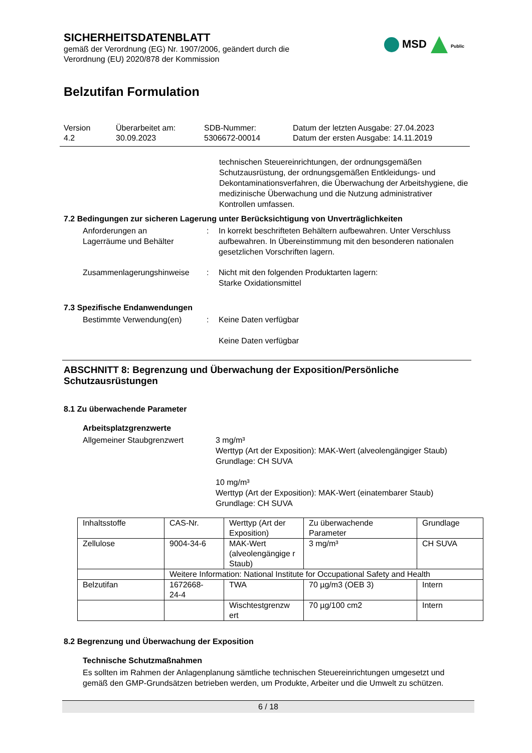MSD Public
SICHERHEITSDATENBLATT
gemäß der Verordnung (EG) Nr. 1907/2006, geändert durch die
Verordnung (EU) 2020/878 der Kommission
Belzutifan Formulation
Version
4.2
Überarbeitet am:
30.09.2023
SDB-Nummer:
5306672-00014
Datum der letzten Ausgabe: 27.04.2023
Datum der ersten Ausgabe: 14.11.2019
technischen Steuereinrichtungen, der ordnungsgemäßen Schutzausrüstung, der ordnungsgemäßen Entkleidungs- und Dekontaminationsverfahren, die Überwachung der Arbeitshygiene, die medizinische Überwachung und die Nutzung administrativer Kontrollen umfassen.
7.2 Bedingungen zur sicheren Lagerung unter Berücksichtigung von Unverträglichkeiten
Anforderungen an
Lagerräume und Behälter
: In korrekt beschrifteten Behältern aufbewahren. Unter Verschluss aufbewahren. In Übereinstimmung mit den besonderen nationalen gesetzlichen Vorschriften lagern.
Zusammenlagerungshinweise : Nicht mit den folgenden Produktarten lagern:
Starke Oxidationsmittel
7.3 Spezifische Endanwendungen
Bestimmte Verwendung(en) : Keine Daten verfügbar
Keine Daten verfügbar
ABSCHNITT 8: Begrenzung und Überwachung der Exposition/Persönliche Schutzausrüstungen
8.1 Zu überwachende Parameter
Arbeitsplatzgrenzwerte
Allgemeiner Staubgrenzwert 3 mg/m³
Werttyp (Art der Exposition): MAK-Wert (alveolengängiger Staub)
Grundlage: CH SUVA
10 mg/m³
Werttyp (Art der Exposition): MAK-Wert (einatembarer Staub)
Grundlage: CH SUVA
| Inhaltsstoffe | CAS-Nr. | Werttyp (Art der Exposition) | Zu überwachende Parameter | Grundlage |
| Zellulose | 9004-34-6 | MAK-Wert (alveolengängige r Staub) | 3 mg/m³ | CH SUVA |
| | Weitere Information: National Institute for Occupational Safety and Health | | | |
| Belzutifan | 1672668- 24-4 | TWA | 70 µg/m3 (OEB 3) | Intern |
| | | Wischtestgrenzw ert | 70 µg/100 cm2 | Intern |
8.2 Begrenzung und Überwachung der Exposition
Technische Schutzmaßnahmen
Es sollten im Rahmen der Anlagenplanung sämtliche technischen Steuereinrichtungen umgesetzt und gemäß den GMP-Grundsätzen betrieben werden, um Produkte, Arbeiter und die Umwelt zu schützen.
6 / 18